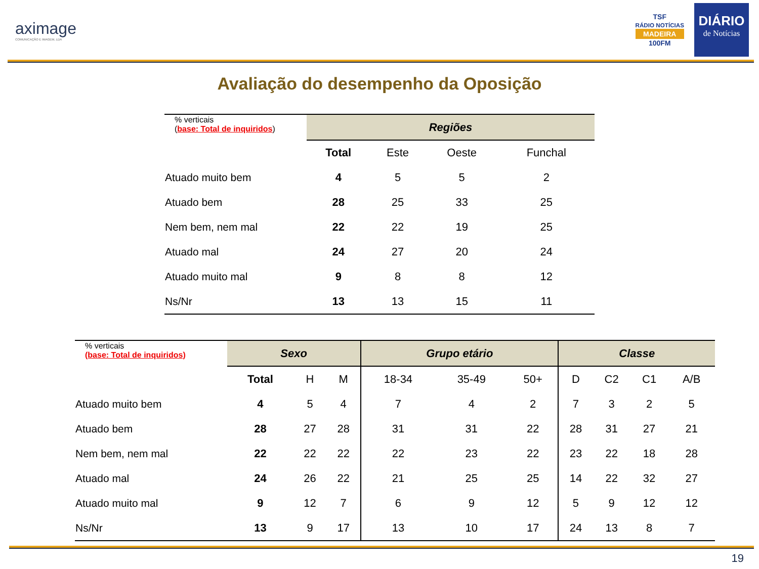aximage
COMUNICAÇÃO E IMAGEM, LDA
TSF
RÁDIO NOTÍCIAS
MADEIRA
100FM
DIÁRIO
de Notícias
Avaliação do desempenho da Oposição
| % verticais ( base: Total de inquiridos ) | Regiões | | | |
| | Total | Este | Oeste | Funchal |
| Atuado muito bem | 4 | 5 | 5 | 2 |
| Atuado bem | 28 | 25 | 33 | 25 |
| Nem bem, nem mal | 22 | 22 | 19 | 25 |
| Atuado mal | 24 | 27 | 20 | 24 |
| Atuado muito mal | 9 | 8 | 8 | 12 |
| Ns/Nr | 13 | 13 | 15 | 11 |
| % verticais (base: Total de inquiridos) | Sexo | | | Grupo etário | | | Classe | | | |
| | Total | H | M | 18-34 | 35-49 | 50+ | D | C2 | C1 | A/B |
| Atuado muito bem | 4 | 5 | 4 | 7 | 4 | 2 | 7 | 3 | 2 | 5 |
| Atuado bem | 28 | 27 | 28 | 31 | 31 | 22 | 28 | 31 | 27 | 21 |
| Nem bem, nem mal | 22 | 22 | 22 | 22 | 23 | 22 | 23 | 22 | 18 | 28 |
| Atuado mal | 24 | 26 | 22 | 21 | 25 | 25 | 14 | 22 | 32 | 27 |
| Atuado muito mal | 9 | 12 | 7 | 6 | 9 | 12 | 5 | 9 | 12 | 12 |
| Ns/Nr | 13 | 9 | 17 | 13 | 10 | 17 | 24 | 13 | 8 | 7 |
19